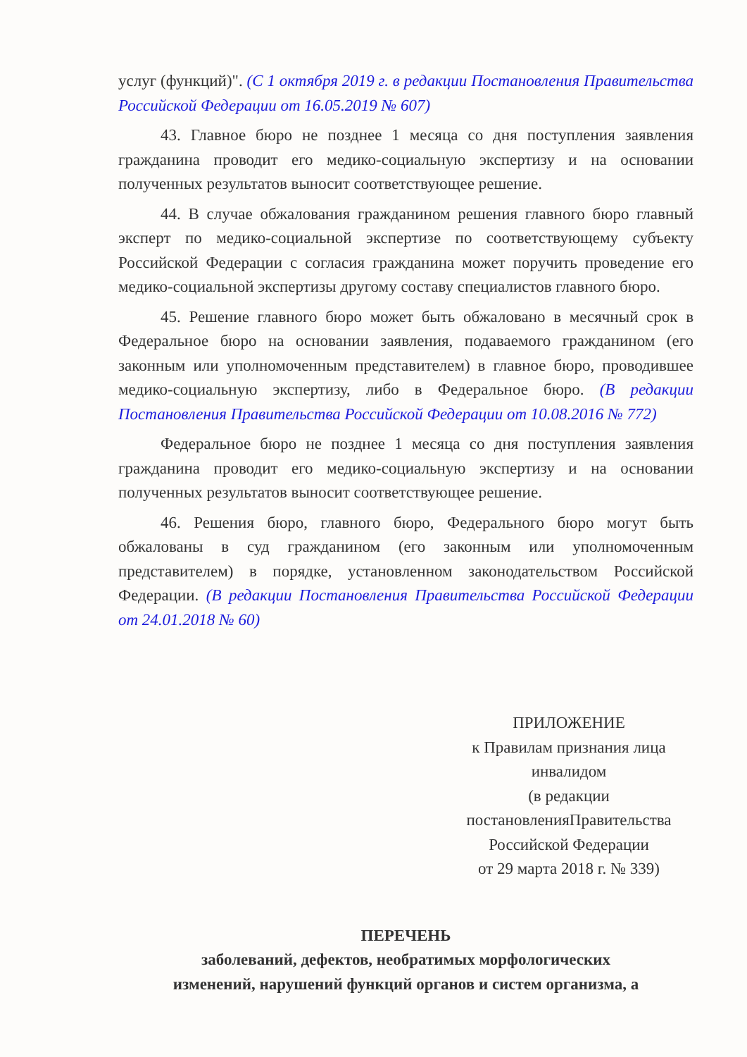услуг (функций)". (С 1 октября 2019 г. в редакции Постановления Правительства Российской Федерации от 16.05.2019 № 607)
43. Главное бюро не позднее 1 месяца со дня поступления заявления гражданина проводит его медико-социальную экспертизу и на основании полученных результатов выносит соответствующее решение.
44. В случае обжалования гражданином решения главного бюро главный эксперт по медико-социальной экспертизе по соответствующему субъекту Российской Федерации с согласия гражданина может поручить проведение его медико-социальной экспертизы другому составу специалистов главного бюро.
45. Решение главного бюро может быть обжаловано в месячный срок в Федеральное бюро на основании заявления, подаваемого гражданином (его законным или уполномоченным представителем) в главное бюро, проводившее медико-социальную экспертизу, либо в Федеральное бюро. (В редакции Постановления Правительства Российской Федерации от 10.08.2016 № 772)
Федеральное бюро не позднее 1 месяца со дня поступления заявления гражданина проводит его медико-социальную экспертизу и на основании полученных результатов выносит соответствующее решение.
46. Решения бюро, главного бюро, Федерального бюро могут быть обжалованы в суд гражданином (его законным или уполномоченным представителем) в порядке, установленном законодательством Российской Федерации. (В редакции Постановления Правительства Российской Федерации от 24.01.2018 № 60)
ПРИЛОЖЕНИЕ
к Правилам признания лица
инвалидом
(в редакции
постановленияПравительства
Российской Федерации
от 29 марта 2018 г. № 339)
ПЕРЕЧЕНЬ
заболеваний, дефектов, необратимых морфологических
изменений, нарушений функций органов и систем организма, а